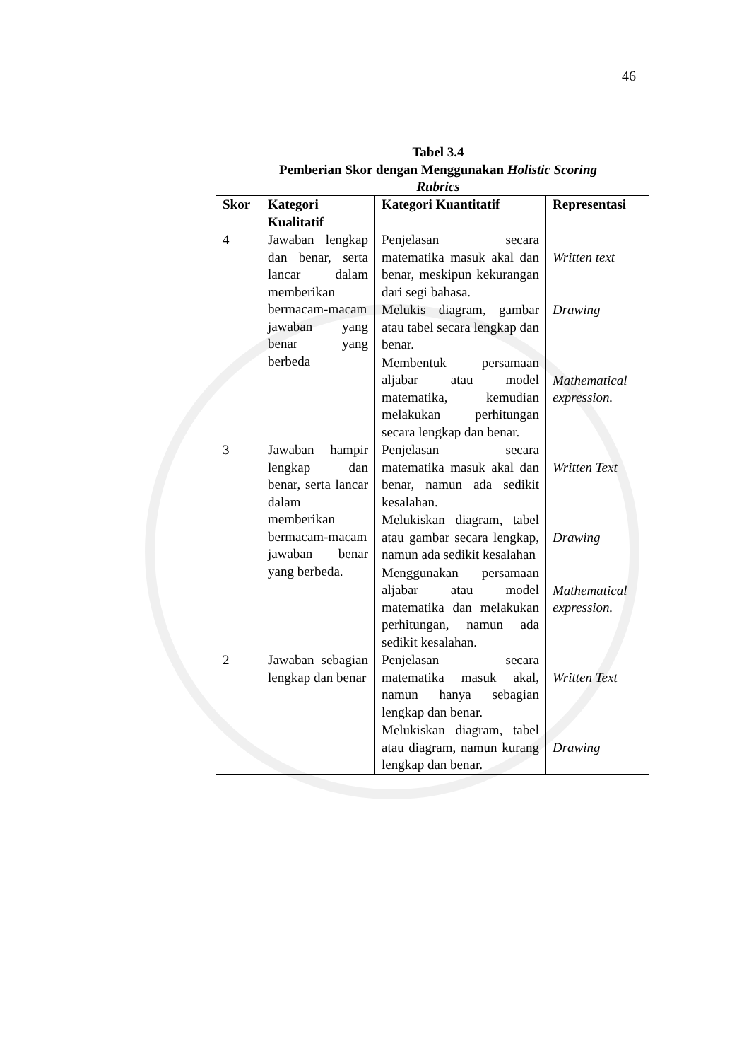46
Tabel 3.4
Pemberian Skor dengan Menggunakan Holistic Scoring
Rubrics
| Skor | Kategori Kualitatif | Kategori Kuantitatif | Representasi |
| --- | --- | --- | --- |
| 4 | Jawaban lengkap dan benar, serta lancar dalam memberikan bermacam-macam jawaban yang benar yang berbeda | Penjelasan secara matematika masuk akal dan benar, meskipun kekurangan dari segi bahasa. | Written text |
| | | Melukis diagram, gambar atau tabel secara lengkap dan benar. | Drawing |
| | | Membentuk persamaan aljabar atau model matematika, kemudian melakukan perhitungan secara lengkap dan benar. | Mathematical expression. |
| 3 | Jawaban hampir lengkap dan benar, serta lancar dalam memberikan bermacam-macam jawaban benar yang berbeda. | Penjelasan secara matematika masuk akal dan benar, namun ada sedikit kesalahan. | Written Text |
| | | Melukiskan diagram, tabel atau gambar secara lengkap, namun ada sedikit kesalahan | Drawing |
| | | Menggunakan persamaan aljabar atau model matematika dan melakukan perhitungan, namun ada sedikit kesalahan. | Mathematical expression. |
| 2 | Jawaban sebagian lengkap dan benar | Penjelasan secara matematika masuk akal, namun hanya sebagian lengkap dan benar. | Written Text |
| | | Melukiskan diagram, tabel atau diagram, namun kurang lengkap dan benar. | Drawing |